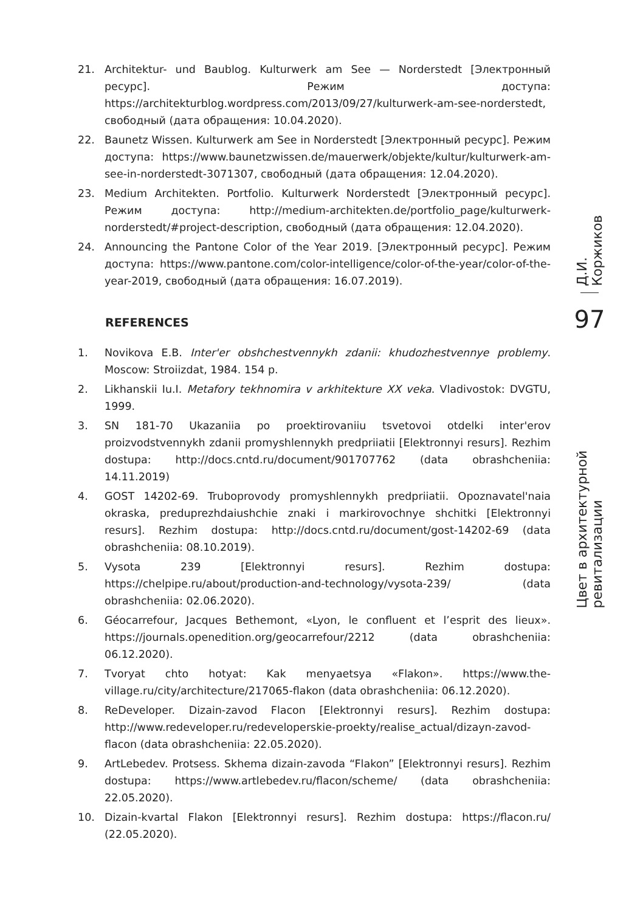21. Architektur- und Baublog. Kulturwerk am See — Norderstedt [Электронный ресурс]. Режим доступа: https://architekturblog.wordpress.com/2013/09/27/kulturwerk-am-see-norderstedt, свободный (дата обращения: 10.04.2020).
22. Baunetz Wissen. Kulturwerk am See in Norderstedt [Электронный ресурс]. Режим доступа: https://www.baunetzwissen.de/mauerwerk/objekte/kultur/kulturwerk-am-see-in-norderstedt-3071307, свободный (дата обращения: 12.04.2020).
23. Medium Architekten. Portfolio. Kulturwerk Norderstedt [Электронный ресурс]. Режим доступа: http://medium-architekten.de/portfolio_page/kulturwerk-norderstedt/#project-description, свободный (дата обращения: 12.04.2020).
24. Announcing the Pantone Color of the Year 2019. [Электронный ресурс]. Режим доступа: https://www.pantone.com/color-intelligence/color-of-the-year/color-of-the-year-2019, свободный (дата обращения: 16.07.2019).
REFERENCES
1. Novikova E.B. Inter'er obshchestvennykh zdanii: khudozhestvennye problemy. Moscow: Stroiizdat, 1984. 154 p.
2. Likhanskii Iu.I. Metafory tekhnomira v arkhitekture XX veka. Vladivostok: DVGTU, 1999.
3. SN 181-70 Ukazaniia po proektirovaniiu tsvetovoi otdelki inter'erov proizvodstvennykh zdanii promyshlennykh predpriiatii [Elektronnyi resurs]. Rezhim dostupa: http://docs.cntd.ru/document/901707762 (data obrashcheniia: 14.11.2019)
4. GOST 14202-69. Truboprovody promyshlennykh predpriiatii. Opoznavatel'naia okraska, preduprezhdaiushchie znaki i markirovochnye shchitki [Elektronnyi resurs]. Rezhim dostupa: http://docs.cntd.ru/document/gost-14202-69 (data obrashcheniia: 08.10.2019).
5. Vysota 239 [Elektronnyi resurs]. Rezhim dostupa: https://chelpipe.ru/about/production-and-technology/vysota-239/ (data obrashcheniia: 02.06.2020).
6. Géocarrefour, Jacques Bethemont, «Lyon, le confluent et l’esprit des lieux». https://journals.openedition.org/geocarrefour/2212 (data obrashcheniia: 06.12.2020).
7. Tvoryat chto hotyat: Kak menyaetsya «Flakon». https://www.the-village.ru/city/architecture/217065-flakon (data obrashcheniia: 06.12.2020).
8. ReDeveloper. Dizain-zavod Flacon [Elektronnyi resurs]. Rezhim dostupa: http://www.redeveloper.ru/redeveloperskie-proekty/realise_actual/dizayn-zavod-flacon (data obrashcheniia: 22.05.2020).
9. ArtLebedev. Protsess. Skhema dizain-zavoda “Flakon” [Elektronnyi resurs]. Rezhim dostupa: https://www.artlebedev.ru/flacon/scheme/ (data obrashcheniia: 22.05.2020).
10. Dizain-kvartal Flakon [Elektronnyi resurs]. Rezhim dostupa: https://flacon.ru/ (22.05.2020).
Д.И. Коржиков
97
Цвет в архитектурной ревитализации